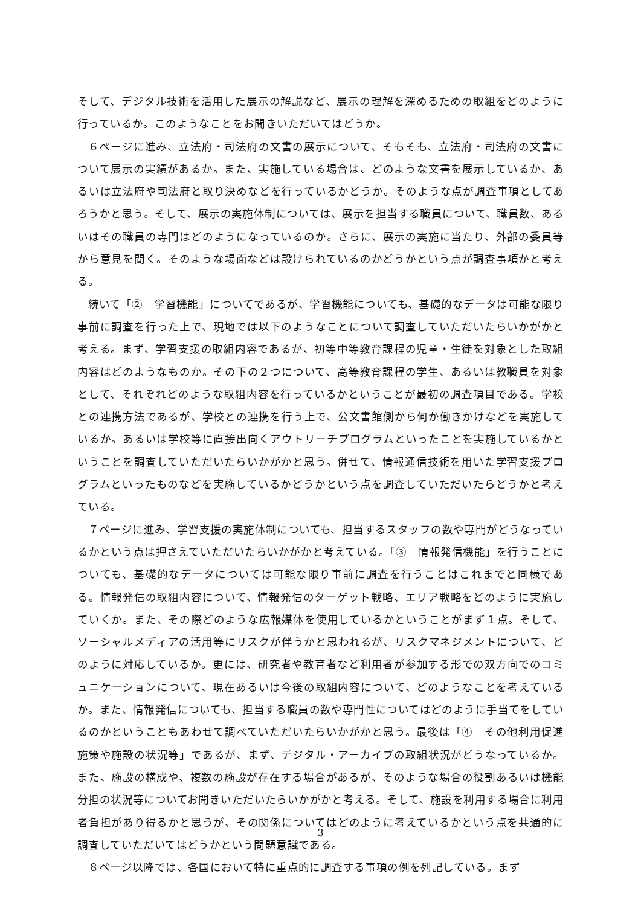そして、デジタル技術を活用した展示の解説など、展示の理解を深めるための取組をどのように行っているか。このようなことをお聞きいただいてはどうか。
６ページに進み、立法府・司法府の文書の展示について、そもそも、立法府・司法府の文書について展示の実績があるか。また、実施している場合は、どのような文書を展示しているか、あるいは立法府や司法府と取り決めなどを行っているかどうか。そのような点が調査事項としてあろうかと思う。そして、展示の実施体制については、展示を担当する職員について、職員数、あるいはその職員の専門はどのようになっているのか。さらに、展示の実施に当たり、外部の委員等から意見を聞く。そのような場面などは設けられているのかどうかという点が調査事項かと考える。
続いて「②　学習機能」についてであるが、学習機能についても、基礎的なデータは可能な限り事前に調査を行った上で、現地では以下のようなことについて調査していただいたらいかがかと考える。まず、学習支援の取組内容であるが、初等中等教育課程の児童・生徒を対象とした取組内容はどのようなものか。その下の２つについて、高等教育課程の学生、あるいは教職員を対象として、それぞれどのような取組内容を行っているかということが最初の調査項目である。学校との連携方法であるが、学校との連携を行う上で、公文書館側から何か働きかけなどを実施しているか。あるいは学校等に直接出向くアウトリーチプログラムといったことを実施しているかということを調査していただいたらいかがかと思う。併せて、情報通信技術を用いた学習支援プログラムといったものなどを実施しているかどうかという点を調査していただいたらどうかと考えている。
７ページに進み、学習支援の実施体制についても、担当するスタッフの数や専門がどうなっているかという点は押さえていただいたらいかがかと考えている。「③　情報発信機能」を行うことについても、基礎的なデータについては可能な限り事前に調査を行うことはこれまでと同様である。情報発信の取組内容について、情報発信のターゲット戦略、エリア戦略をどのように実施していくか。また、その際どのような広報媒体を使用しているかということがまず１点。そして、ソーシャルメディアの活用等にリスクが伴うかと思われるが、リスクマネジメントについて、どのように対応しているか。更には、研究者や教育者など利用者が参加する形での双方向でのコミュニケーションについて、現在あるいは今後の取組内容について、どのようなことを考えているか。また、情報発信についても、担当する職員の数や専門性についてはどのように手当てをしているのかということもあわせて調べていただいたらいかがかと思う。最後は「④　その他利用促進施策や施設の状況等」であるが、まず、デジタル・アーカイブの取組状況がどうなっているか。また、施設の構成や、複数の施設が存在する場合があるが、そのような場合の役割あるいは機能分担の状況等についてお聞きいただいたらいかがかと考える。そして、施設を利用する場合に利用者負担があり得るかと思うが、その関係についてはどのように考えているかという点を共通的に調査していただいてはどうかという問題意識である。
８ページ以降では、各国において特に重点的に調査する事項の例を列記している。まず
3